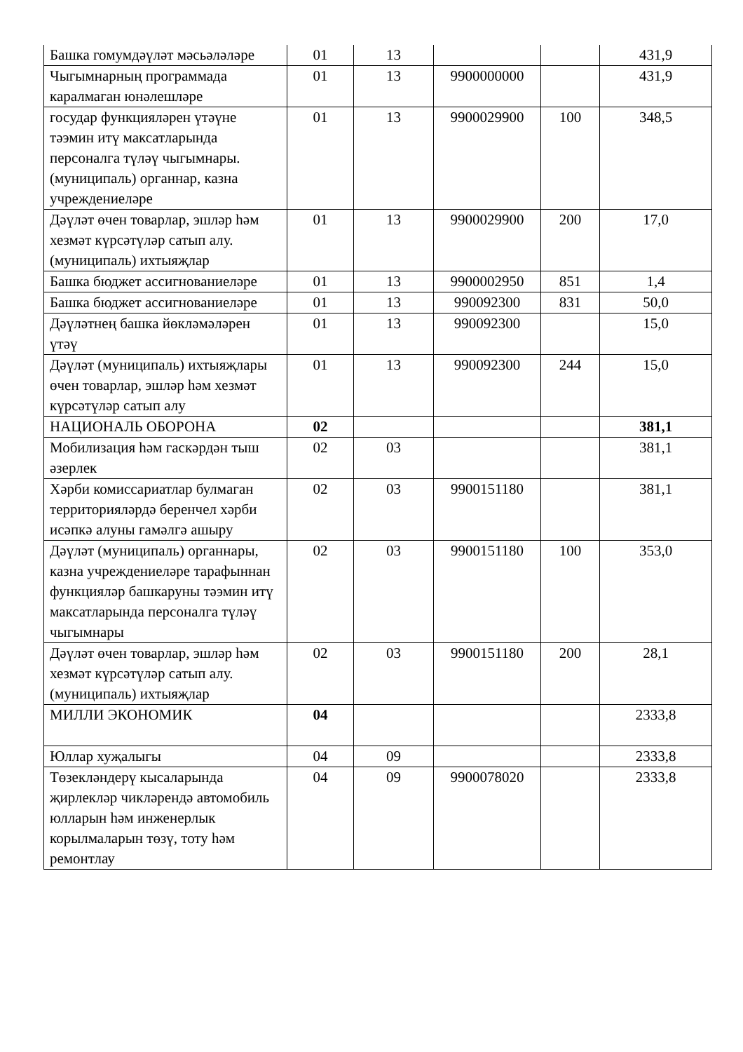| Башка гомумдәүләт мәсьәләләре | 01 | 13 | | | 431,9 |
| Чыгымнарның программада каралмаган юнәлешләре | 01 | 13 | 9900000000 | | 431,9 |
| государ функцияләрен үтәүне тәэмин итү максатларында персоналга түләү чыгымнары. (муниципаль) органнар, казна учреждениеләре | 01 | 13 | 9900029900 | 100 | 348,5 |
| Дәүләт өчен товарлар, эшләр һәм хезмәт күрсәтүләр сатып алу. (муниципаль) ихтыяҗлар | 01 | 13 | 9900029900 | 200 | 17,0 |
| Башка бюджет ассигнованиеләре | 01 | 13 | 9900002950 | 851 | 1,4 |
| Башка бюджет ассигнованиеләре | 01 | 13 | 990092300 | 831 | 50,0 |
| Дәүләтнең башка йөкләмәләрен үтәү | 01 | 13 | 990092300 | | 15,0 |
| Дәүләт (муниципаль) ихтыяҗлары өчен товарлар, эшләр һәм хезмәт күрсәтүләр сатып алу | 01 | 13 | 990092300 | 244 | 15,0 |
| НАЦИОНАЛЬ ОБОРОНА | 02 | | | | 381,1 |
| Мобилизация һәм гаскәрдән тыш әзерлек | 02 | 03 | | | 381,1 |
| Хәрби комиссариатлар булмаган территорияләрдә беренчел хәрби исәпкә алуны гамәлгә ашыру | 02 | 03 | 9900151180 | | 381,1 |
| Дәүләт (муниципаль) органнары, казна учреждениеләре тарафыннан функцияләр башкаруны тәэмин итү максатларында персоналга түләү чыгымнары | 02 | 03 | 9900151180 | 100 | 353,0 |
| Дәүләт өчен товарлар, эшләр һәм хезмәт күрсәтүләр сатып алу. (муниципаль) ихтыяҗлар | 02 | 03 | 9900151180 | 200 | 28,1 |
| МИЛЛИ ЭКОНОМИК | 04 | | | | 2333,8 |
| Юллар хуҗалыгы | 04 | 09 | | | 2333,8 |
| Төзекләндерү кысаларында җирлекләр чикләрендә автомобиль юлларын һәм инженерлык корылмаларын төзү, тоту һәм ремонтлау | 04 | 09 | 9900078020 | | 2333,8 |